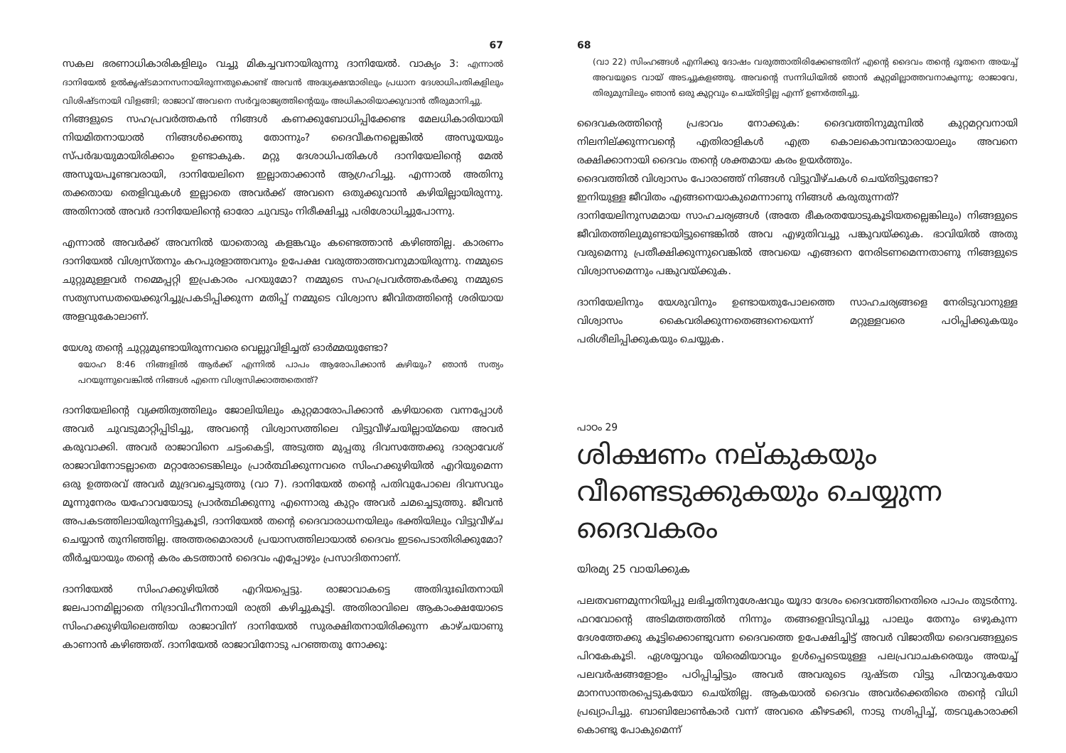67
സകല ഭരണാധികാരികളിലും വച്ചു മികച്ചവനായിരുന്നു ദാനിയേൽ. വാക്യം 3: എന്നാൽ ദാനിയേൽ ഉൽകൃഷ്ടമാനസനായിരുന്നതുകൊണ്ട് അവൻ അദ്ധ്യക്ഷന്മാരിലും പ്രധാന ദേശാധിപതികളിലും വിശിഷ്ടനായി വിളങ്ങി; രാജാവ് അവനെ സർവ്വരാജ്യത്തിന്റെയും അധികാരിയാക്കുവാൻ തീരുമാനിച്ചു.
നിങ്ങളുടെ സഹപ്രവർത്തകൻ നിങ്ങൾ കണക്കുബോധിപ്പിക്കേണ്ട മേലധികാരിയായി നിയമിതനായാൽ നിങ്ങൾക്കെന്തു തോന്നും? ദൈവീകനല്ലെങ്കിൽ അസൂയയും സ്പർദ്ധയുമായിരിക്കാം ഉണ്ടാകുക. മറ്റു ദേശാധിപതികൾ ദാനിയേലിന്റെ മേൽ അസൂയപൂണ്ടവരായി, ദാനിയേലിനെ ഇല്ലാതാക്കാൻ ആഗ്രഹിച്ചു. എന്നാൽ അതിനു തക്കതായ തെളിവുകൾ ഇല്ലാതെ അവർക്ക് അവനെ ഒതുക്കുവാൻ കഴിയില്ലായിരുന്നു. അതിനാൽ അവർ ദാനിയേലിന്റെ ഓരോ ചുവടും നിരീക്ഷിച്ചു പരിശോധിച്ചുപോന്നു.
എന്നാൽ അവർക്ക് അവനിൽ യാതൊരു കളങ്കവും കണ്ടെത്താൻ കഴിഞ്ഞില്ല. കാരണം ദാനിയേൽ വിശ്വസ്തനും കറപുരളാത്തവനും ഉപേക്ഷ വരുത്താത്തവനുമായിരുന്നു. നമ്മുടെ ചുറ്റുമുള്ളവർ നമ്മെപ്പറ്റി ഇപ്രകാരം പറയുമോ? നമ്മുടെ സഹപ്രവർത്തകർക്കു നമ്മുടെ സത്യസന്ധതയെക്കുറിച്ചുപ്രകടിപ്പിക്കുന്ന മതിപ്പ് നമ്മുടെ വിശ്വാസ ജീവിതത്തിന്റെ ശരിയായ അളവുകോലാണ്.
യേശു തന്റെ ചുറ്റുമുണ്ടായിരുന്നവരെ വെല്ലുവിളിച്ചത് ഓർമ്മയുണ്ടോ?
യോഹ 8:46 നിങ്ങളിൽ ആർക്ക് എന്നിൽ പാപം ആരോപിക്കാൻ കഴിയും? ഞാൻ സത്യം പറയുന്നുവെങ്കിൽ നിങ്ങൾ എന്നെ വിശ്വസിക്കാത്തതെന്ത്?
ദാനിയേലിന്റെ വ്യക്തിത്വത്തിലും ജോലിയിലും കുറ്റമാരോപിക്കാൻ കഴിയാതെ വന്നപ്പോൾ അവർ ചുവടുമാറ്റിപ്പിടിച്ചു, അവന്റെ വിശ്വാസത്തിലെ വിട്ടുവീഴ്ചയില്ലായ്മയെ അവർ കരുവാക്കി. അവർ രാജാവിനെ ചട്ടംകെട്ടി, അടുത്ത മുപ്പതു ദിവസത്തേക്കു ദാര്യാവേശ് രാജാവിനോടല്ലാതെ മറ്റാരോടെങ്കിലും പ്രാർത്ഥിക്കുന്നവരെ സിംഹക്കുഴിയിൽ എറിയുമെന്ന ഒരു ഉത്തരവ് അവർ മുദ്രവച്ചെടുത്തു (വാ 7). ദാനിയേൽ തന്റെ പതിവുപോലെ ദിവസവും മൂന്നുനേരം യഹോവയോടു പ്രാർത്ഥിക്കുന്നു എന്നൊരു കുറ്റം അവർ ചമച്ചെടുത്തു. ജീവൻ അപകടത്തിലായിരുന്നിട്ടുകൂടി, ദാനിയേൽ തന്റെ ദൈവാരാധനയിലും ഭക്തിയിലും വിട്ടുവീഴ്ച ചെയ്യാൻ തുനിഞ്ഞില്ല. അത്തരമൊരാൾ പ്രയാസത്തിലായാൽ ദൈവം ഇടപെടാതിരിക്കുമോ? തീർച്ചയായും തന്റെ കരം കടത്താൻ ദൈവം എപ്പോഴും പ്രസാദിതനാണ്.
ദാനിയേൽ സിംഹക്കുഴിയിൽ എറിയപ്പെട്ടു. രാജാവാകട്ടെ അതിദുഃഖിതനായി ജലപാനമില്ലാതെ നിദ്രാവിഹീനനായി രാത്രി കഴിച്ചുകൂട്ടി. അതിരാവിലെ ആകാംക്ഷയോടെ സിംഹക്കുഴിയിലെത്തിയ രാജാവിന് ദാനിയേൽ സുരക്ഷിതനായിരിക്കുന്ന കാഴ്ചയാണു കാണാൻ കഴിഞ്ഞത്. ദാനിയേൽ രാജാവിനോടു പറഞ്ഞതു നോക്കൂ:
68
(വാ 22) സിംഹങ്ങൾ എനിക്കു ദോഷം വരുത്താതിരിക്കേണ്ടതിന് എന്റെ ദൈവം തന്റെ ദൂതനെ അയച്ച് അവയുടെ വായ് അടച്ചുകളഞ്ഞു. അവന്റെ സന്നിധിയിൽ ഞാൻ കുറ്റമില്ലാത്തവനാകുന്നു; രാജാവേ, തിരുമുമ്പിലും ഞാൻ ഒരു കുറ്റവും ചെയ്തിട്ടില്ല എന്ന് ഉണർത്തിച്ചു.
ദൈവകരത്തിന്റെ പ്രഭാവം നോക്കുക: ദൈവത്തിനുമുമ്പിൽ കുറ്റമറ്റവനായി നിലനില്ക്കുന്നവന്റെ എതിരാളികൾ എത്ര കൊലകൊമ്പന്മാരായാലും അവനെ രക്ഷിക്കാനായി ദൈവം തന്റെ ശക്തമായ കരം ഉയർത്തും.
ദൈവത്തിൽ വിശ്വാസം പോരാഞ്ഞ് നിങ്ങൾ വിട്ടുവീഴ്ചകൾ ചെയ്തിട്ടുണ്ടോ?
ഇനിയുള്ള ജീവിതം എങ്ങനെയാകുമെന്നാണു നിങ്ങൾ കരുതുന്നത്?
ദാനിയേലിനുസമമായ സാഹചര്യങ്ങൾ (അതേ ഭീകരതയോടുകൂടിയതല്ലെങ്കിലും) നിങ്ങളുടെ ജീവിതത്തിലുമുണ്ടായിട്ടുണ്ടെങ്കിൽ അവ എഴുതിവച്ചു പങ്കുവയ്ക്കുക. ഭാവിയിൽ അതു വരുമെന്നു പ്രതീക്ഷിക്കുന്നുവെങ്കിൽ അവയെ എങ്ങനെ നേരിടണമെന്നതാണു നിങ്ങളുടെ വിശ്വാസമെന്നും പങ്കുവയ്ക്കുക.
ദാനിയേലിനും യേശുവിനും ഉണ്ടായതുപോലത്തെ സാഹചര്യങ്ങളെ നേരിടുവാനുള്ള വിശ്വാസം കൈവരിക്കുന്നതെങ്ങനെയെന്ന് മറ്റുള്ളവരെ പഠിപ്പിക്കുകയും പരിശീലിപ്പിക്കുകയും ചെയ്യുക.
പാഠം 29
ശിക്ഷണം നല്കുകയും വീണ്ടെടുക്കുകയും ചെയ്യുന്ന ദൈവകരം
യിരമ്യ 25 വായിക്കുക
പലതവണമുന്നറിയിപ്പു ലഭിച്ചതിനുശേഷവും യൂദാ ദേശം ദൈവത്തിനെതിരെ പാപം തുടർന്നു. ഫറവോന്റെ അടിമത്തത്തിൽ നിന്നും തങ്ങളെവിടുവിച്ചു പാലും തേനും ഒഴുകുന്ന ദേശത്തേക്കു കൂട്ടിക്കൊണ്ടുവന്ന ദൈവത്തെ ഉപേക്ഷിച്ചിട്ട് അവർ വിജാതീയ ദൈവങ്ങളുടെ പിറകേകൂടി. ഏശയ്യാവും യിരെമിയാവും ഉൾപ്പെടെയുള്ള പലപ്രവാചകരെയും അയച്ച് പലവർഷങ്ങളോളം പഠിപ്പിച്ചിട്ടും അവർ അവരുടെ ദുഷ്ടത വിട്ടു പിന്മാറുകയോ മാനസാന്തരപ്പെടുകയോ ചെയ്തില്ല. ആകയാൽ ദൈവം അവർക്കെതിരെ തന്റെ വിധി പ്രഖ്യാപിച്ചു. ബാബിലോൺകാർ വന്ന് അവരെ കീഴടക്കി, നാടു നശിപ്പിച്ച്, തടവുകാരാക്കി കൊണ്ടു പോകുമെന്ന്